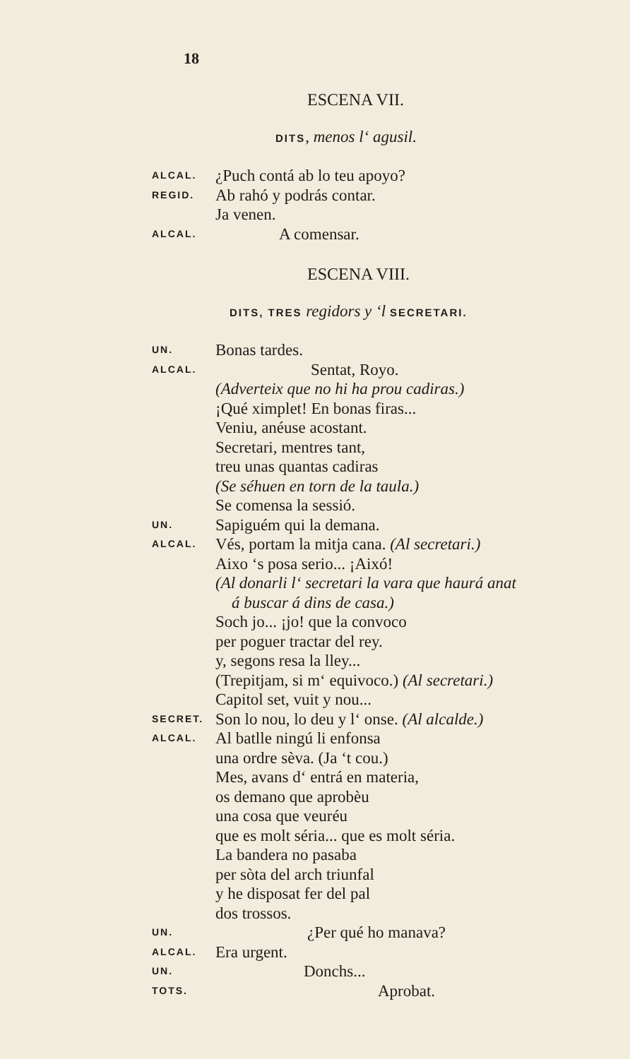18
ESCENA VII.
DITS, menos l‘ agusil.
ALCAL. ¿Puch contá ab lo teu apoyo?
REGID. Ab rahó y podrás contar.
Ja venen.
ALCAL. A comensar.
ESCENA VIII.
DITS, TRES regidors y ‘l SECRETARI.
UN. Bonas tardes.
ALCAL. Sentat, Royo.
(Adverteix que no hi ha prou cadiras.)
¡Qué ximplet! En bonas firas...
Veniu, anéuse acostant.
Secretari, mentres tant,
treu unas quantas cadiras
(Se séhuen en torn de la taula.)
Se comensa la sessió.
UN. Sapiguém qui la demana.
ALCAL. Vés, portam la mitja cana. (Al secretari.)
Aixo ‘s posa serio... ¡Aixó!
(Al donarli l‘ secretari la vara que haurá anat
á buscar á dins de casa.)
Soch jo... ¡jo! que la convoco
per poguer tractar del rey.
y, segons resa la lley...
(Trepitjam, si m‘ equivoco.) (Al secretari.)
Capitol set, vuit y nou...
SECRET. Son lo nou, lo deu y l‘ onse. (Al alcalde.)
ALCAL. Al batlle ningú li enfonsa
una ordre sèva. (Ja ‘t cou.)
Mes, avans d‘ entrá en materia,
os demano que aprobèu
una cosa que veuréu
que es molt séria... que es molt séria.
La bandera no pasaba
per sòta del arch triunfal
y he disposat fer del pal
dos trossos.
UN. ¿Per qué ho manava?
ALCAL. Era urgent.
UN. Donchs...
TOTS. Aprobat.